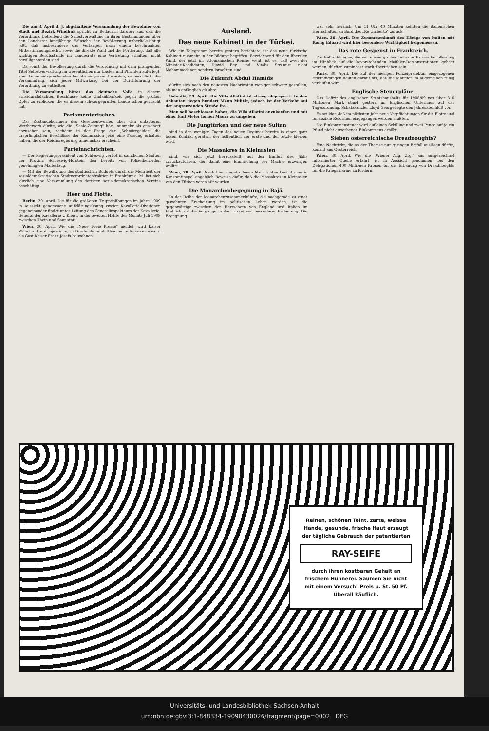Die am 3. April d. J. abgehaltene Versammlung der Bewohner von Stadt und Bezirk Windhuk spricht ihr Bedauern darüber aus, daß die Verordnung betreffend die Selbstverwaltung in ihren Bestimmungen über den Landesrat langjährige Wünsche der Bevölkerung unberücksichtigt läßt, daß insbesondere das Verlangen nach einem beschränkten Mitbestimmungsrecht, sowie die direkte Wahl und die Forderung, daß alle wichtigen Berufsstände im Landesrate eine Vertretung erhalten, nicht bewilligt worden sind.
Da somit der Bevölkerung durch die Verordnung mit dem prangenden Titel Selbstverwaltung im wesentlichen nur Lasten und Pflichten auferlegt, aber keine entsprechenden Rechte eingeräumt werden, so beschließt die Versammlung, sich jeder Mitwirkung bei der Durchführung der Verordnung zu enthalten.
Die Versammlung bittet das deutsche Volk, in diesem ernstdurchdachten Beschlusse keine Undankbarkeit gegen die großen Opfer zu erblicken, die es diesem schwergeprüften Lande schon gebracht hat.
Parlamentarisches.
Das Zustandekommen des Gesetzentwurfes über den unlauteren Wettbewerb dürfte, wie die „Saale-Zeitung" hört, nunmehr als gesichert anzusehen sein, nachdem in der Frage der „Schmiergelder" die ursprünglichen Beschlüsse der Kommission jetzt eine Fassung erhalten haben, die der Reichsregierung annehmbar erscheint.
Parteinachrichten.
— Der Regierungspräsident von Schleswig verbot in sämtlichen Städten der Provinz Schleswig-Holstein den bereits von Polizeibehörden genehmigten Maifestzug.
— Mit der Bewilligung des städtischen Budgets durch die Mehrheit der sozialdemokratischen Stadtverordnetenfraktion in Frankfurt a. M. hat sich kürzlich eine Versammlung des dortigen sozialdemokratischen Vereins beschäftigt.
Heer und Flotte.
Berlin, 29. April. Die für die größeren Truppenübungen im Jahre 1909 in Aussicht genommene Aufklärungsübung zweier Kavallerie-Divisionen gegeneinander findet unter Leitung des Generalinspekteurs der Kavallerie, General der Kavallerie v. Kleist, in der zweiten Hälfte des Monats Juli 1909 zwischen Rhein und Saar statt.
Wien, 30. April. Wie die „Neue Freie Presse" meldet, wird Kaiser Wilhelm den diesjährigen, in Nordmähren stattfindenden Kaisermanövern als Gast Kaiser Franz Josefs beiwohnen.
Ausland.
Das neue Kabinett in der Türkei.
Wie ein Telegramm bereits gestern berichtete, ist das neue türkische Kabinett nunmehr in der Bildung begriffen. Bezeichnend für den liberalen Wind, der jetzt im ottomanischen Reiche weht, ist es, daß zwei der Minister-Kandidaten, Djavid Bey und Vitalis Strumira nicht Mohammedaner, sondern Israeliten sind.
Die Zukunft Abdul Hamids
dürfte sich nach den neuesten Nachrichten weniger schwarz gestalten, als man anfänglich glaubte.
Saloniki, 29. April. Die Villa Allatini ist streng abgesperrt. In den Anbauten liegen hundert Mann Militär, jedoch ist der Verkehr auf der angrenzenden Straße frei.
Man soll beschlossen haben, die Villa Allatini anzukaufen und mit einer fünf Meter hohen Mauer zu umgeben.
Die Jungtürken und der neue Sultan
sind in den wenigen Tagen des neuen Regimes bereits in einen ganz leisen Konflikt geraten, der hoffentlich der erste und der letzte bleiben wird.
Die Massakres in Kleinasien
sind, wie sich jetzt herausstellt, auf den Einfluß des Jildis zurückzuführen, der damit eine Einmischung der Mächte erzwingen wollte:
Wien, 29. April. Nach hier eingetroffenen Nachrichten besitzt man in Konstantinopel angeblich Beweise dafür, daß die Massakres in Kleinasien von den Türken veranlaßt wurden.
Die Monarchenbegegnung in Bajä.
In der Reihe der Monarchenzusammenkünfte, die nachgerade zu einer gewohnten Erscheinung im politischen Leben werden, ist die gegenwärtige zwischen den Herrschern von England und Italien im Hinblick auf die Vorgänge in der Türkei von besonderer Bedeutung. Die Begegnung
war sehr herzlich. Um 11 Uhr 40 Minuten kehrten die italienischen Herrschaften an Bord des „Re Umberto" zurück.
Wien, 30. April. Der Zusammenkunft des Königs von Italien mit König Eduard wird hier besondere Wichtigkeit beigemessen.
Das rote Gespenst in Frankreich.
Die Befürchtungen, die von einem großen Teile der Pariser Bevölkerung im Hinblick auf die bevorstehenden Maifeier-Demonstrationen gehegt werden, dürften zumindest stark übertrieben sein.
Paris, 30. April. Die auf der hiesigen Polizeipräfektur eingezogenen Erkundigungen deuten darauf hin, daß die Maifeier im allgemeinen ruhig verlaufen wird.
Englische Steuerpläne.
Das Defizit des englischen Staatshaushalts für 1908/09 von über 310 Millionen Mark stand gestern im Englischen Unterhaus auf der Tagesordnung. Schatzkanzler Lloyd George legte den Jahresabschluß vor.
Es sei klar, daß im nächsten Jahr neue Verpflichtungen für die Flotte und für soziale Reformen eingegangen werden müßten.
Die Einkommensteuer wird auf einen Schilling und zwei Pence auf je ein Pfund nicht erworbenen Einkommens erhöht.
Sieben österreichische Dreadnoughts?
Eine Nachricht, die an der Themse nur geringen Beifall auslösen dürfte, kommt aus Oesterreich.
Wien, 30. April. Wie die „Wiener Allg. Ztg." aus ausgezeichnet informierter Quelle erfährt, ist in Aussicht genommen, bei den Delegationen 400 Millionen Kronen für die Erbauung von Dreadnoughts für die Kriegsmarine zu fordern.
Reinen, schönen Teint, zarte, weisse Hände, gesunde, frische Haut erzeugt der tägliche Gebrauch der patentierten
RAY-SEIFE
durch ihren kostbaren Gehalt an frischem Hühnerei. Säumen Sie nicht mit einem Versuch! Preis p. St. 50 Pf. Überall käuflich.
Universitäts- und Landesbibliothek Sachsen-Anhalt
urn:nbn:de:gbv:3:1-848334-19090430026/fragment/page=0002 DFG